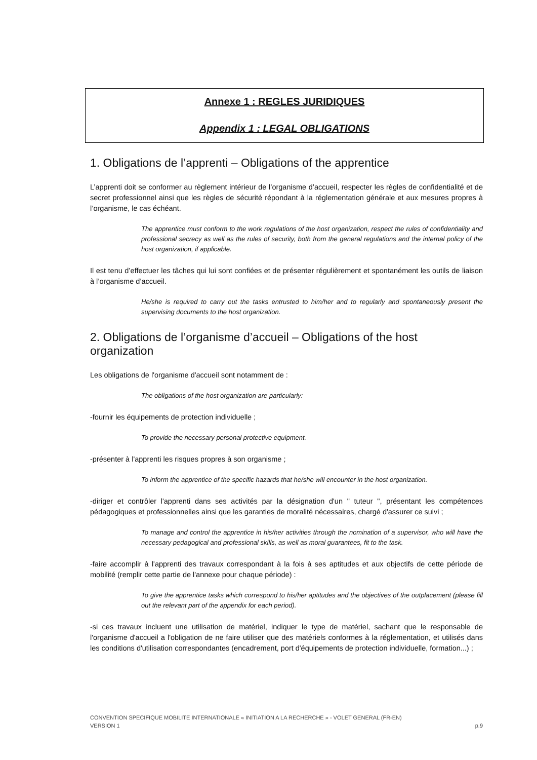Annexe 1 : REGLES JURIDIQUES
Appendix 1 : LEGAL OBLIGATIONS
1. Obligations de l’apprenti – Obligations of the apprentice
L’apprenti doit se conformer au règlement intérieur de l’organisme d’accueil, respecter les règles de confidentialité et de secret professionnel ainsi que les règles de sécurité répondant à la réglementation générale et aux mesures propres à l’organisme, le cas échéant.
The apprentice must conform to the work regulations of the host organization, respect the rules of confidentiality and professional secrecy as well as the rules of security, both from the general regulations and the internal policy of the host organization, if applicable.
Il est tenu d’effectuer les tâches qui lui sont confiées et de présenter régulièrement et spontanément les outils de liaison à l’organisme d’accueil.
He/she is required to carry out the tasks entrusted to him/her and to regularly and spontaneously present the supervising documents to the host organization.
2. Obligations de l’organisme d’accueil – Obligations of the host organization
Les obligations de l'organisme d'accueil sont notamment de :
The obligations of the host organization are particularly:
-fournir les équipements de protection individuelle ;
To provide the necessary personal protective equipment.
-présenter à l'apprenti les risques propres à son organisme ;
To inform the apprentice of the specific hazards that he/she will encounter in the host organization.
-diriger et contrôler l'apprenti dans ses activités par la désignation d'un " tuteur ", présentant les compétences pédagogiques et professionnelles ainsi que les garanties de moralité nécessaires, chargé d'assurer ce suivi ;
To manage and control the apprentice in his/her activities through the nomination of a supervisor, who will have the necessary pedagogical and professional skills, as well as moral guarantees, fit to the task.
-faire accomplir à l'apprenti des travaux correspondant à la fois à ses aptitudes et aux objectifs de cette période de mobilité (remplir cette partie de l'annexe pour chaque période) :
To give the apprentice tasks which correspond to his/her aptitudes and the objectives of the outplacement (please fill out the relevant part of the appendix for each period).
-si ces travaux incluent une utilisation de matériel, indiquer le type de matériel, sachant que le responsable de l'organisme d'accueil a l'obligation de ne faire utiliser que des matériels conformes à la réglementation, et utilisés dans les conditions d'utilisation correspondantes (encadrement, port d'équipements de protection individuelle, formation...) ;
CONVENTION SPECIFIQUE MOBILITE INTERNATIONALE « INITIATION A LA RECHERCHE » - VOLET GENERAL (FR-EN)
VERSION 1 p.9